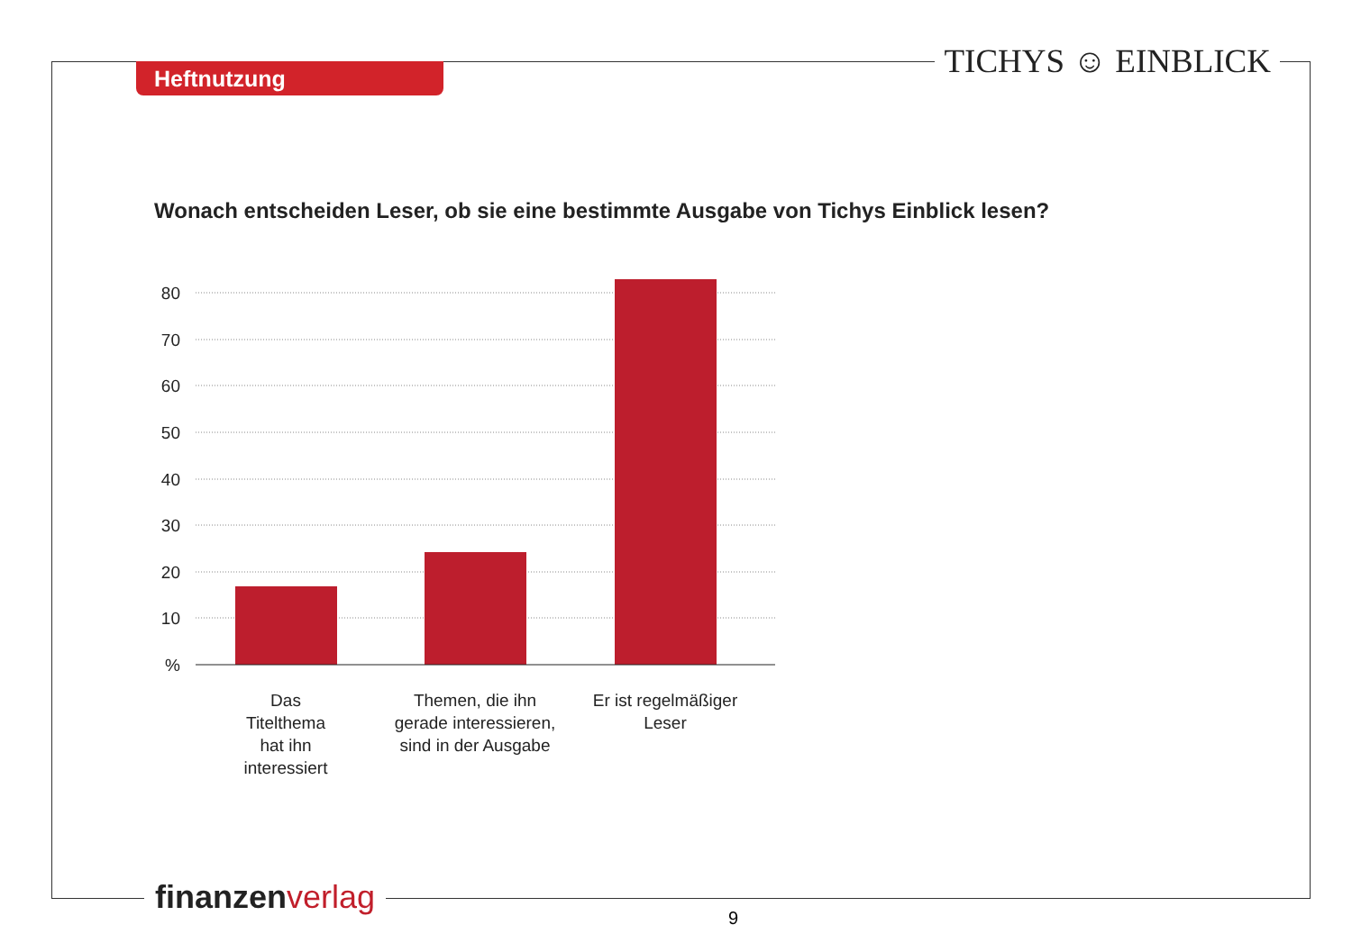Heftnutzung TICHYS ☺ EINBLICK
Wonach entscheiden Leser, ob sie eine bestimmte Ausgabe von Tichys Einblick lesen?
80
70
60
50
40
30
20
10
%
Das
Titelthema
hat ihn
interessiert
Themen, die ihn
gerade interessieren,
sind in der Ausgabe
Er ist regelmäßiger
Leser
finanzen verlag
9